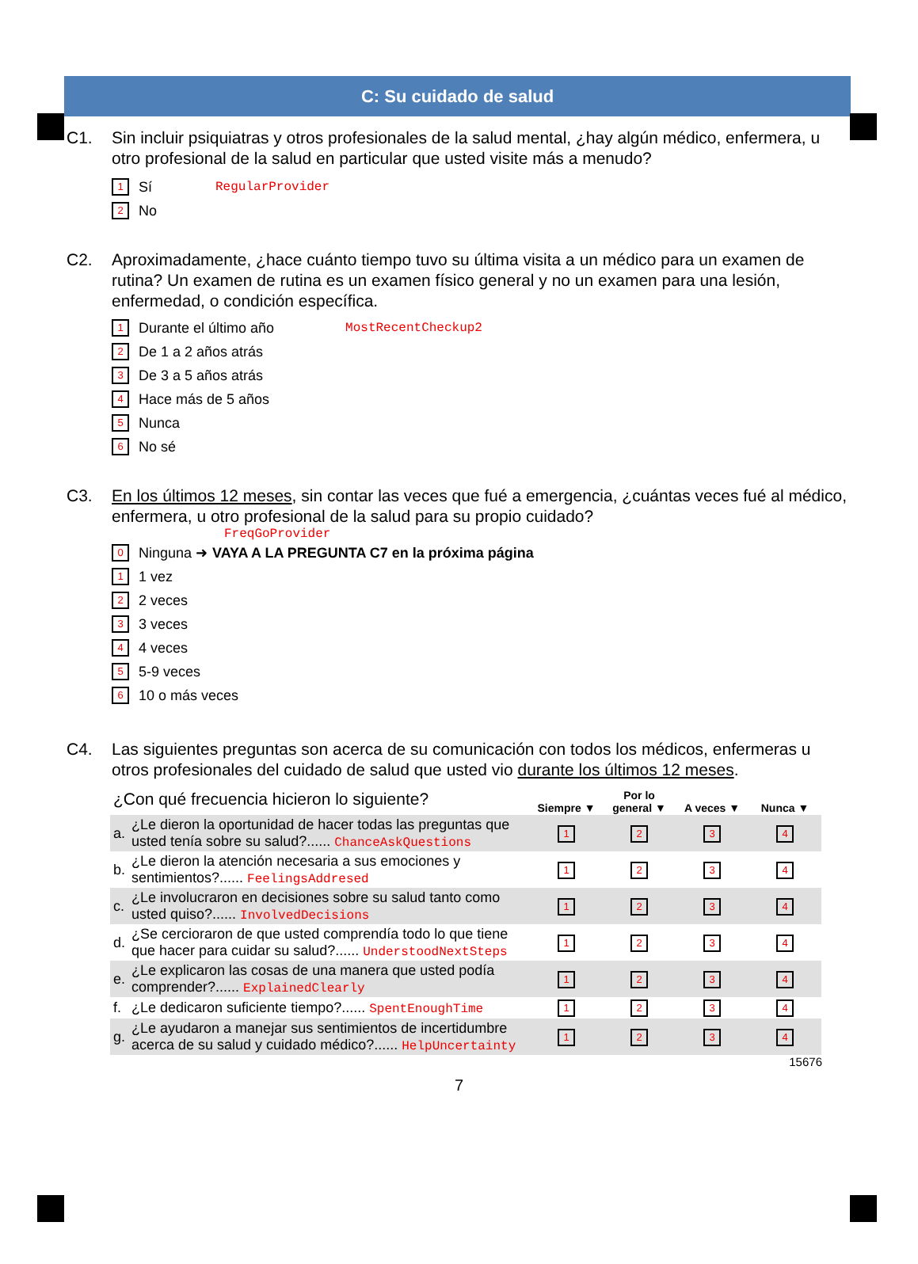C: Su cuidado de salud
C1. Sin incluir psiquiatras y otros profesionales de la salud mental, ¿hay algún médico, enfermera, u otro profesional de la salud en particular que usted visite más a menudo?
1 Sí RegularProvider
2 No
C2. Aproximadamente, ¿hace cuánto tiempo tuvo su última visita a un médico para un examen de rutina? Un examen de rutina es un examen físico general y no un examen para una lesión, enfermedad, o condición específica.
1 Durante el último año MostRecentCheckup2
2 De 1 a 2 años atrás
3 De 3 a 5 años atrás
4 Hace más de 5 años
5 Nunca
6 No sé
C3. En los últimos 12 meses, sin contar las veces que fué a emergencia, ¿cuántas veces fué al médico, enfermera, u otro profesional de la salud para su propio cuidado?
FreqGoProvider
0 Ninguna ➜ VAYA A LA PREGUNTA C7 en la próxima página
1 1 vez
2 2 veces
3 3 veces
4 4 veces
5 5-9 veces
6 10 o más veces
C4. Las siguientes preguntas son acerca de su comunicación con todos los médicos, enfermeras u otros profesionales del cuidado de salud que usted vio durante los últimos 12 meses.
| ¿Con qué frecuencia hicieron lo siguiente? | | Siempre ▼ | Por lo general ▼ | A veces ▼ | Nunca ▼ |
| a. | ¿Le dieron la oportunidad de hacer todas las preguntas que usted tenía sobre su salud?...... ChanceAskQuestions | 1 | 2 | 3 | 4 |
| b. | ¿Le dieron la atención necesaria a sus emociones y sentimientos?...... FeelingsAddresed | 1 | 2 | 3 | 4 |
| c. | ¿Le involucraron en decisiones sobre su salud tanto como usted quiso?...... InvolvedDecisions | 1 | 2 | 3 | 4 |
| d. | ¿Se cercioraron de que usted comprendía todo lo que tiene que hacer para cuidar su salud?...... UnderstoodNextSteps | 1 | 2 | 3 | 4 |
| e. | ¿Le explicaron las cosas de una manera que usted podía comprender?...... ExplainedClearly | 1 | 2 | 3 | 4 |
| f. | ¿Le dedicaron suficiente tiempo?...... SpentEnoughTime | 1 | 2 | 3 | 4 |
| g. | ¿Le ayudaron a manejar sus sentimientos de incertidumbre acerca de su salud y cuidado médico?...... HelpUncertainty | 1 | 2 | 3 | 4 |
15676
7